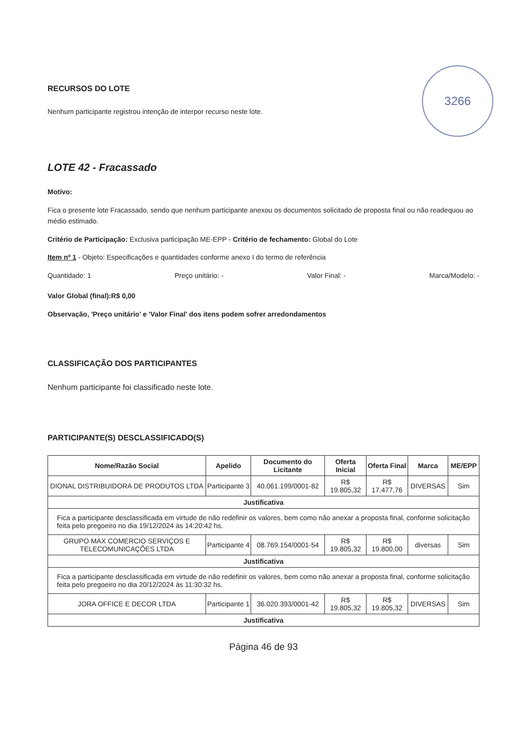3266
RECURSOS DO LOTE
Nenhum participante registrou intenção de interpor recurso neste lote.
LOTE 42 - Fracassado
Motivo:
Fica o presente lote Fracassado, sendo que nenhum participante anexou os documentos solicitado de proposta final ou não readequou ao médio estimado.
Critério de Participação: Exclusiva participação ME-EPP - Critério de fechamento: Global do Lote
Item nº 1 - Objeto: Especificações e quantidades conforme anexo I do termo de referência
Quantidade: 1 Preço unitário: - Valor Final: - Marca/Modelo: -
Valor Global (final):R$ 0,00
Observação, 'Preço unitário' e 'Valor Final' dos itens podem sofrer arredondamentos
CLASSIFICAÇÃO DOS PARTICIPANTES
Nenhum participante foi classificado neste lote.
PARTICIPANTE(S) DESCLASSIFICADO(S)
| Nome/Razão Social | Apelido | Documento do Licitante | Oferta Inicial | Oferta Final | Marca | ME/EPP |
| --- | --- | --- | --- | --- | --- | --- |
| DIONAL DISTRIBUIDORA DE PRODUTOS LTDA | Participante 3 | 40.061.199/0001-82 | R$ 19.805,32 | R$ 17.477,76 | DIVERSAS | Sim |
| Justificativa | | | | | | |
| Fica a participante desclassificada em virtude de não redefinir os valores, bem como não anexar a proposta final, conforme solicitação feita pelo pregoeiro no dia 19/12/2024 às 14:20:42 hs. | | | | | | |
| GRUPO MAX COMERCIO SERVIÇOS E TELECOMUNICAÇÕES LTDA | Participante 4 | 08.769.154/0001-54 | R$ 19.805,32 | R$ 19.800,00 | diversas | Sim |
| Justificativa | | | | | | |
| Fica a participante desclassificada em virtude de não redefinir os valores, bem como não anexar a proposta final, conforme solicitação feita pelo pregoeiro no dia 20/12/2024 às 11:30:32 hs. | | | | | | |
| JORA OFFICE E DECOR LTDA | Participante 1 | 36.020.393/0001-42 | R$ 19.805,32 | R$ 19.805,32 | DIVERSAS | Sim |
| Justificativa | | | | | | |
Página 46 de 93